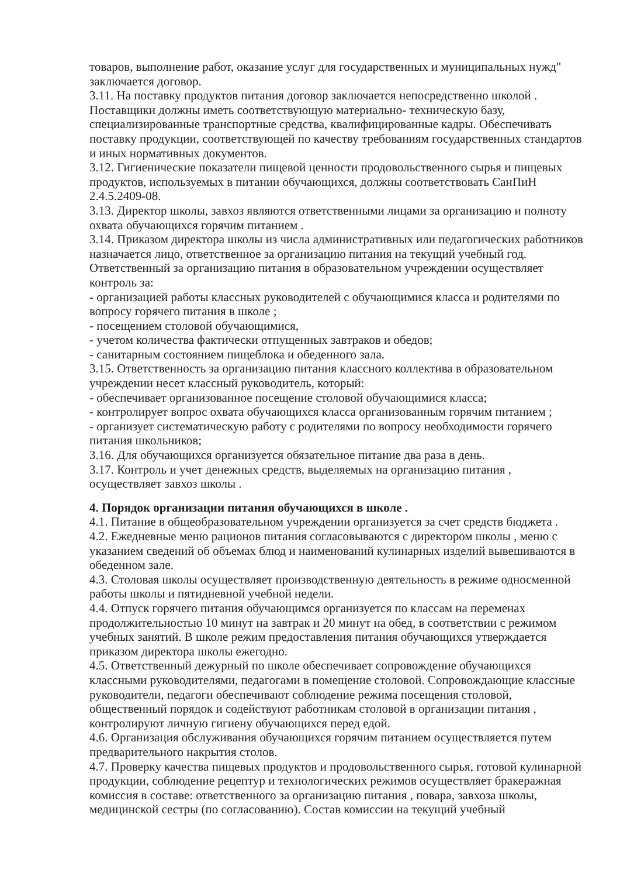товаров, выполнение работ, оказание услуг для государственных и муниципальных нужд" заключается договор.
3.11. На поставку продуктов питания договор заключается непосредственно школой . Поставщики должны иметь соответствующую материально- техническую базу, специализированные транспортные средства, квалифицированные кадры. Обеспечивать поставку продукции, соответствующей по качеству требованиям государственных стандартов и иных нормативных документов.
3.12. Гигиенические показатели пищевой ценности продовольственного сырья и пищевых продуктов, используемых в питании обучающихся, должны соответствовать СанПиН 2.4.5.2409-08.
3.13. Директор школы, завхоз являются ответственными лицами за организацию и полноту охвата обучающихся горячим питанием .
3.14. Приказом директора школы из числа административных или педагогических работников назначается лицо, ответственное за организацию питания на текущий учебный год. Ответственный за организацию питания в образовательном учреждении осуществляет контроль за:
- организацией работы классных руководителей с обучающимися класса и родителями по вопросу горячего питания в школе ;
- посещением столовой обучающимися,
- учетом количества фактически отпущенных завтраков и обедов;
- санитарным состоянием пищеблока и обеденного зала.
3.15. Ответственность за организацию питания классного коллектива в образовательном учреждении несет классный руководитель, который:
- обеспечивает организованное посещение столовой обучающимися класса;
- контролирует вопрос охвата обучающихся класса организованным горячим питанием ;
- организует систематическую работу с родителями по вопросу необходимости горячего питания школьников;
3.16. Для обучающихся организуется обязательное питание два раза в день.
3.17. Контроль и учет денежных средств, выделяемых на организацию питания , осуществляет завхоз школы .
4. Порядок организации питания обучающихся в школе .
4.1. Питание в общеобразовательном учреждении организуется за счет средств бюджета .
4.2. Ежедневные меню рационов питания согласовываются с директором школы , меню с указанием сведений об объемах блюд и наименований кулинарных изделий вывешиваются в обеденном зале.
4.3. Столовая школы осуществляет производственную деятельность в режиме односменной работы школы и пятидневной учебной недели.
4.4. Отпуск горячего питания обучающимся организуется по классам на переменах продолжительностью 10 минут на завтрак и 20 минут на обед, в соответствии с режимом учебных занятий. В школе режим предоставления питания обучающихся утверждается приказом директора школы ежегодно.
4.5. Ответственный дежурный по школе обеспечивает сопровождение обучающихся классными руководителями, педагогами в помещение столовой. Сопровождающие классные руководители, педагоги обеспечивают соблюдение режима посещения столовой, общественный порядок и содействуют работникам столовой в организации питания , контролируют личную гигиену обучающихся перед едой.
4.6. Организация обслуживания обучающихся горячим питанием осуществляется путем предварительного накрытия столов.
4.7. Проверку качества пищевых продуктов и продовольственного сырья, готовой кулинарной продукции, соблюдение рецептур и технологических режимов осуществляет бракеражная комиссия в составе: ответственного за организацию питания , повара, завхоза школы, медицинской сестры (по согласованию). Состав комиссии на текущий учебный